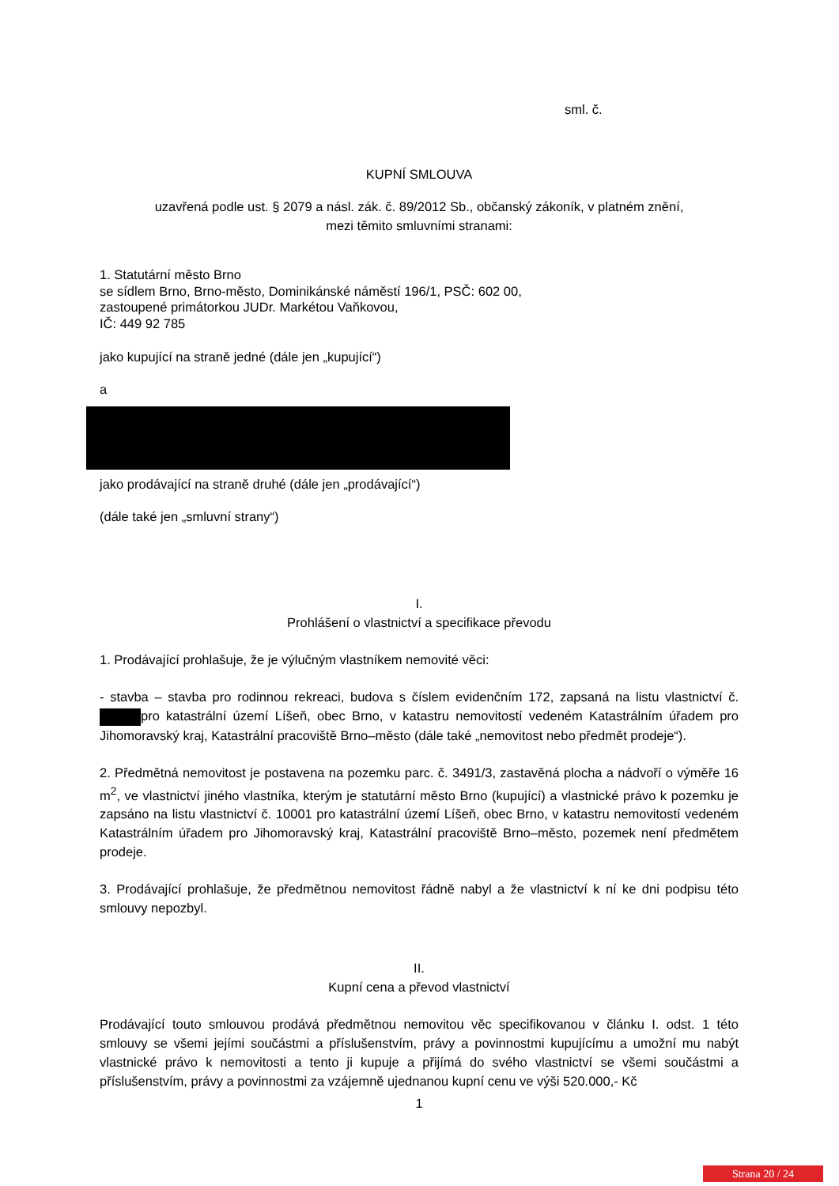sml. č.
KUPNÍ SMLOUVA
uzavřená podle ust. § 2079 a násl. zák. č. 89/2012 Sb., občanský zákoník, v platném znění,
mezi těmito smluvními stranami:
1. Statutární město Brno
se sídlem Brno, Brno-město, Dominikánské náměstí 196/1, PSČ: 602 00,
zastoupené primátorkou JUDr. Markétou Vaňkovou,
IČ: 449 92 785
jako kupující na straně jedné (dále jen „kupující“)
a
jako prodávající na straně druhé (dále jen „prodávající“)
(dále také jen „smluvní strany“)
I.
Prohlášení o vlastnictví a specifikace převodu
1. Prodávající prohlašuje, že je výlučným vlastníkem nemovité věci:
- stavba – stavba pro rodinnou rekreaci, budova s číslem evidenčním 172, zapsaná na listu vlastnictví č. pro katastrální území Líšeň, obec Brno, v katastru nemovitostí vedeném Katastrálním úřadem pro Jihomoravský kraj, Katastrální pracoviště Brno–město (dále také „nemovitost nebo předmět prodeje“).
2. Předmětná nemovitost je postavena na pozemku parc. č. 3491/3, zastavěná plocha a nádvoří o výměře 16 m<sup>2</sup>, ve vlastnictví jiného vlastníka, kterým je statutární město Brno (kupující) a vlastnické právo k pozemku je zapsáno na listu vlastnictví č. 10001 pro katastrální území Líšeň, obec Brno, v katastru nemovitostí vedeném Katastrálním úřadem pro Jihomoravský kraj, Katastrální pracoviště Brno–město, pozemek není předmětem prodeje.
3. Prodávající prohlašuje, že předmětnou nemovitost řádně nabyl a že vlastnictví k ní ke dni podpisu této smlouvy nepozbyl.
II.
Kupní cena a převod vlastnictví
Prodávající touto smlouvou prodává předmětnou nemovitou věc specifikovanou v článku I. odst. 1 této smlouvy se všemi jejími součástmi a příslušenstvím, právy a povinnostmi kupujícímu a umožní mu nabýt vlastnické právo k nemovitosti a tento ji kupuje a přijímá do svého vlastnictví se všemi součástmi a příslušenstvím, právy a povinnostmi za vzájemně ujednanou kupní cenu ve výši 520.000,- Kč
1
Strana 20 / 24